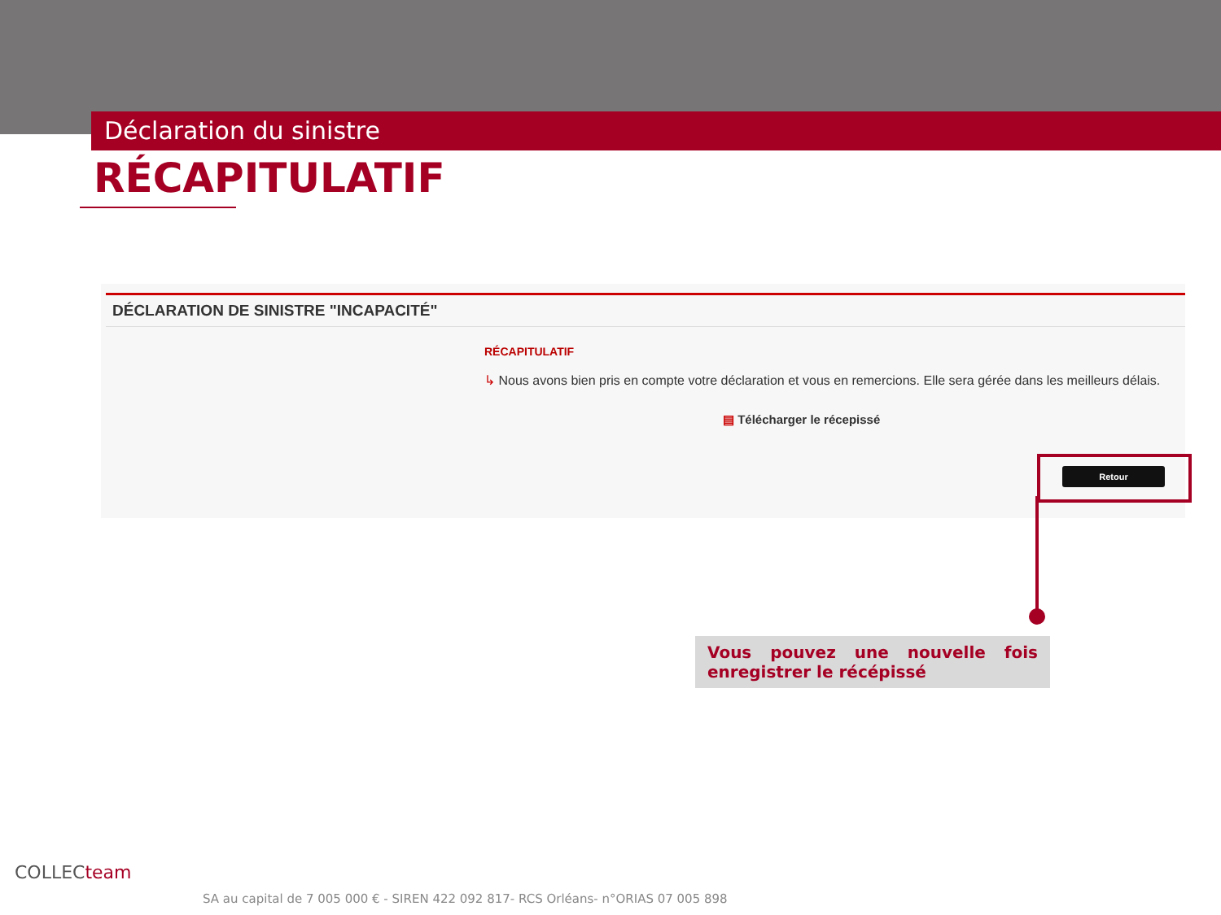Déclaration du sinistre
RÉCAPITULATIF
DÉCLARATION DE SINISTRE "INCAPACITÉ"
RÉCAPITULATIF
↳ Nous avons bien pris en compte votre déclaration et vous en remercions. Elle sera gérée dans les meilleurs délais.
▤ Télécharger le récepissé
Retour
Vous pouvez une nouvelle fois enregistrer le récépissé
COLLECteam
SA au capital de 7 005 000 € - SIREN 422 092 817- RCS Orléans- n°ORIAS 07 005 898